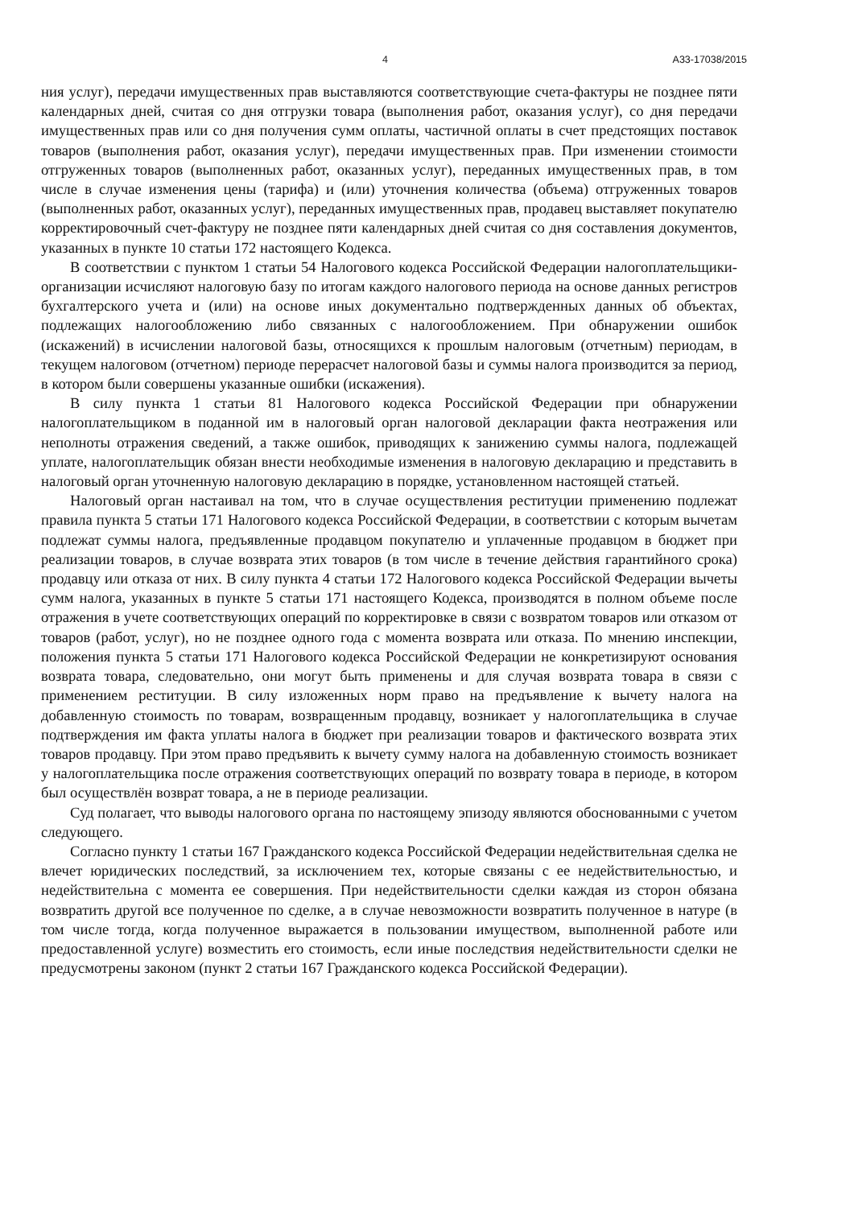4 А33-17038/2015
ния услуг), передачи имущественных прав выставляются соответствующие счета-фактуры не позднее пяти календарных дней, считая со дня отгрузки товара (выполнения работ, оказания услуг), со дня передачи имущественных прав или со дня получения сумм оплаты, частичной оплаты в счет предстоящих поставок товаров (выполнения работ, оказания услуг), передачи имущественных прав. При изменении стоимости отгруженных товаров (выполненных работ, оказанных услуг), переданных имущественных прав, в том числе в случае изменения цены (тарифа) и (или) уточнения количества (объема) отгруженных товаров (выполненных работ, оказанных услуг), переданных имущественных прав, продавец выставляет покупателю корректировочный счет-фактуру не позднее пяти календарных дней считая со дня составления документов, указанных в пункте 10 статьи 172 настоящего Кодекса.
В соответствии с пунктом 1 статьи 54 Налогового кодекса Российской Федерации налогоплательщики-организации исчисляют налоговую базу по итогам каждого налогового периода на основе данных регистров бухгалтерского учета и (или) на основе иных документально подтвержденных данных об объектах, подлежащих налогообложению либо связанных с налогообложением. При обнаружении ошибок (искажений) в исчислении налоговой базы, относящихся к прошлым налоговым (отчетным) периодам, в текущем налоговом (отчетном) периоде перерасчет налоговой базы и суммы налога производится за период, в котором были совершены указанные ошибки (искажения).
В силу пункта 1 статьи 81 Налогового кодекса Российской Федерации при обнаружении налогоплательщиком в поданной им в налоговый орган налоговой декларации факта неотражения или неполноты отражения сведений, а также ошибок, приводящих к занижению суммы налога, подлежащей уплате, налогоплательщик обязан внести необходимые изменения в налоговую декларацию и представить в налоговый орган уточненную налоговую декларацию в порядке, установленном настоящей статьей.
Налоговый орган настаивал на том, что в случае осуществления реституции применению подлежат правила пункта 5 статьи 171 Налогового кодекса Российской Федерации, в соответствии с которым вычетам подлежат суммы налога, предъявленные продавцом покупателю и уплаченные продавцом в бюджет при реализации товаров, в случае возврата этих товаров (в том числе в течение действия гарантийного срока) продавцу или отказа от них. В силу пункта 4 статьи 172 Налогового кодекса Российской Федерации вычеты сумм налога, указанных в пункте 5 статьи 171 настоящего Кодекса, производятся в полном объеме после отражения в учете соответствующих операций по корректировке в связи с возвратом товаров или отказом от товаров (работ, услуг), но не позднее одного года с момента возврата или отказа. По мнению инспекции, положения пункта 5 статьи 171 Налогового кодекса Российской Федерации не конкретизируют основания возврата товара, следовательно, они могут быть применены и для случая возврата товара в связи с применением реституции. В силу изложенных норм право на предъявление к вычету налога на добавленную стоимость по товарам, возвращенным продавцу, возникает у налогоплательщика в случае подтверждения им факта уплаты налога в бюджет при реализации товаров и фактического возврата этих товаров продавцу. При этом право предъявить к вычету сумму налога на добавленную стоимость возникает у налогоплательщика после отражения соответствующих операций по возврату товара в периоде, в котором был осуществлён возврат товара, а не в периоде реализации.
Суд полагает, что выводы налогового органа по настоящему эпизоду являются обоснованными с учетом следующего.
Согласно пункту 1 статьи 167 Гражданского кодекса Российской Федерации недействительная сделка не влечет юридических последствий, за исключением тех, которые связаны с ее недействительностью, и недействительна с момента ее совершения. При недействительности сделки каждая из сторон обязана возвратить другой все полученное по сделке, а в случае невозможности возвратить полученное в натуре (в том числе тогда, когда полученное выражается в пользовании имуществом, выполненной работе или предоставленной услуге) возместить его стоимость, если иные последствия недействительности сделки не предусмотрены законом (пункт 2 статьи 167 Гражданского кодекса Российской Федерации).